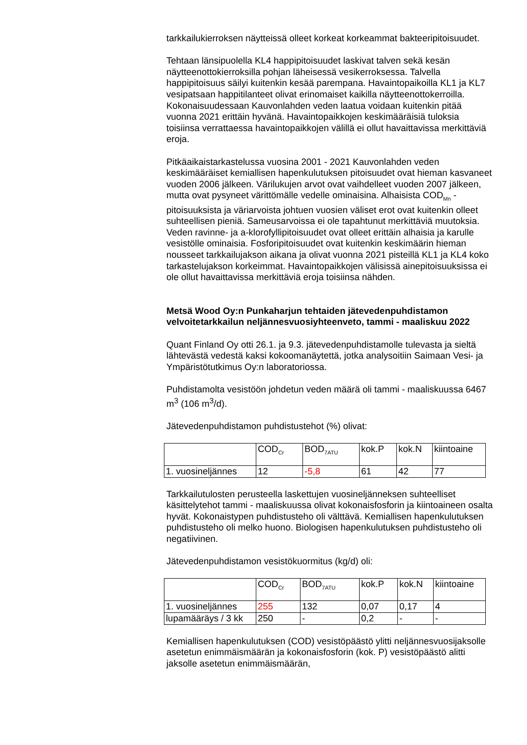tarkkailukierroksen näytteissä olleet korkeat korkeammat bakteeripitoisuudet.
Tehtaan länsipuolella KL4 happipitoisuudet laskivat talven sekä kesän näytteenottokierroksilla pohjan läheisessä vesikerroksessa. Talvella happipitoisuus säilyi kuitenkin kesää parempana. Havaintopaikoilla KL1 ja KL7 vesipatsaan happitilanteet olivat erinomaiset kaikilla näytteenottokerroilla. Kokonaisuudessaan Kauvonlahden veden laatua voidaan kuitenkin pitää vuonna 2021 erittäin hyvänä. Havaintopaikkojen keskimääräisiä tuloksia toisiinsa verrattaessa havaintopaikkojen välillä ei ollut havaittavissa merkittäviä eroja.
Pitkäaikaistarkastelussa vuosina 2001 - 2021 Kauvonlahden veden keskimääräiset kemiallisen hapenkulutuksen pitoisuudet ovat hieman kasvaneet vuoden 2006 jälkeen. Värilukujen arvot ovat vaihdelleet vuoden 2007 jälkeen, mutta ovat pysyneet värittömälle vedelle ominaisina. Alhaisista COD<sub>Mn</sub> -pitoisuuksista ja väriarvoista johtuen vuosien väliset erot ovat kuitenkin olleet suhteellisen pieniä. Sameusarvoissa ei ole tapahtunut merkittäviä muutoksia. Veden ravinne- ja a-klorofyllipitoisuudet ovat olleet erittäin alhaisia ja karulle vesistölle ominaisia. Fosforipitoisuudet ovat kuitenkin keskimäärin hieman nousseet tarkkailujakson aikana ja olivat vuonna 2021 pisteillä KL1 ja KL4 koko tarkastelujakson korkeimmat. Havaintopaikkojen välisissä ainepitoisuuksissa ei ole ollut havaittavissa merkittäviä eroja toisiinsa nähden.
Metsä Wood Oy:n Punkaharjun tehtaiden jätevedenpuhdistamon velvoitetarkkailun neljännesvuosiyhteenveto, tammi - maaliskuu 2022
Quant Finland Oy otti 26.1. ja 9.3. jätevedenpuhdistamolle tulevasta ja sieltä lähtevästä vedestä kaksi kokoomanäytettä, jotka analysoitiin Saimaan Vesi- ja Ympäristötutkimus Oy:n laboratoriossa.
Puhdistamolta vesistöön johdetun veden määrä oli tammi - maaliskuussa 6467 m<sup>3</sup> (106 m<sup>3</sup>/d).
Jätevedenpuhdistamon puhdistustehot (%) olivat:
| | COD<sub>Cr</sub> | BOD<sub>7ATU</sub> | kok.P | kok.N | kiintoaine |
| 1. vuosineljännes | 12 | -5,8 | 61 | 42 | 77 |
Tarkkailutulosten perusteella laskettujen vuosineljänneksen suhteelliset käsittelytehot tammi - maaliskuussa olivat kokonaisfosforin ja kiintoaineen osalta hyvät. Kokonaistypen puhdistusteho oli välttävä. Kemiallisen hapenkulutuksen puhdistusteho oli melko huono. Biologisen hapenkulutuksen puhdistusteho oli negatiivinen.
Jätevedenpuhdistamon vesistökuormitus (kg/d) oli:
| | COD<sub>Cr</sub> | BOD<sub>7ATU</sub> | kok.P | kok.N | kiintoaine |
| 1. vuosineljännes | 255 | 132 | 0,07 | 0,17 | 4 |
| lupamääräys / 3 kk | 250 | - | 0,2 | - | - |
Kemiallisen hapenkulutuksen (COD) vesistöpäästö ylitti neljännesvuosijaksolle asetetun enimmäismäärän ja kokonaisfosforin (kok. P) vesistöpäästö alitti jaksolle asetetun enimmäismäärän,